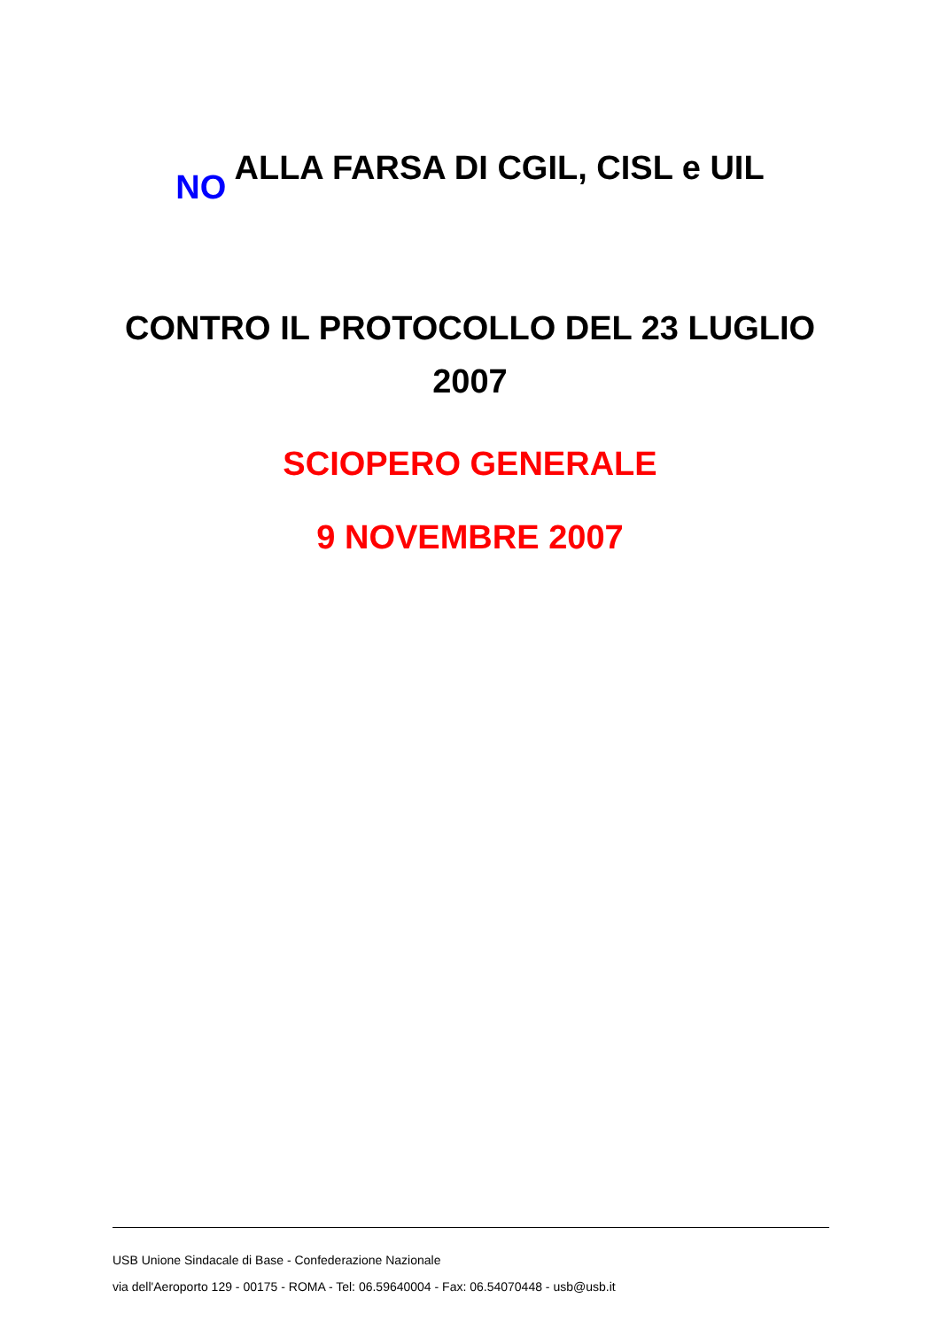NO ALLA FARSA DI CGIL, CISL e UIL
CONTRO IL PROTOCOLLO DEL 23 LUGLIO
2007
SCIOPERO GENERALE
9 NOVEMBRE 2007
USB Unione Sindacale di Base - Confederazione Nazionale
via dell'Aeroporto 129 - 00175 - ROMA - Tel: 06.59640004 - Fax: 06.54070448 - usb@usb.it